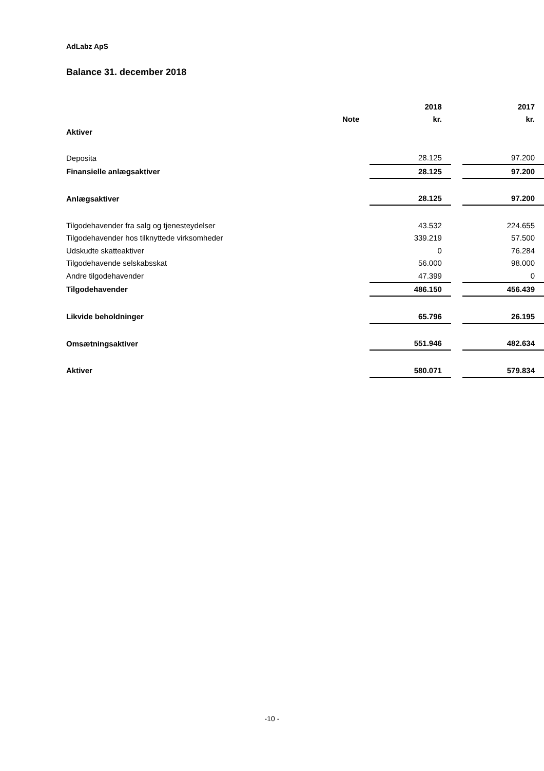AdLabz ApS
Balance 31. december 2018
| | | 2018 | | 2017 |
| --- | --- | --- | --- | --- |
| | Note | kr. | | kr. |
| Aktiver | | | | |
| Deposita | | 28.125 | | 97.200 |
| Finansielle anlægsaktiver | | 28.125 | | 97.200 |
| Anlægsaktiver | | 28.125 | | 97.200 |
| Tilgodehavender fra salg og tjenesteydelser | | 43.532 | | 224.655 |
| Tilgodehavender hos tilknyttede virksomheder | | 339.219 | | 57.500 |
| Udskudte skatteaktiver | | 0 | | 76.284 |
| Tilgodehavende selskabsskat | | 56.000 | | 98.000 |
| Andre tilgodehavender | | 47.399 | | 0 |
| Tilgodehavender | | 486.150 | | 456.439 |
| Likvide beholdninger | | 65.796 | | 26.195 |
| Omsætningsaktiver | | 551.946 | | 482.634 |
| Aktiver | | 580.071 | | 579.834 |
-10 -